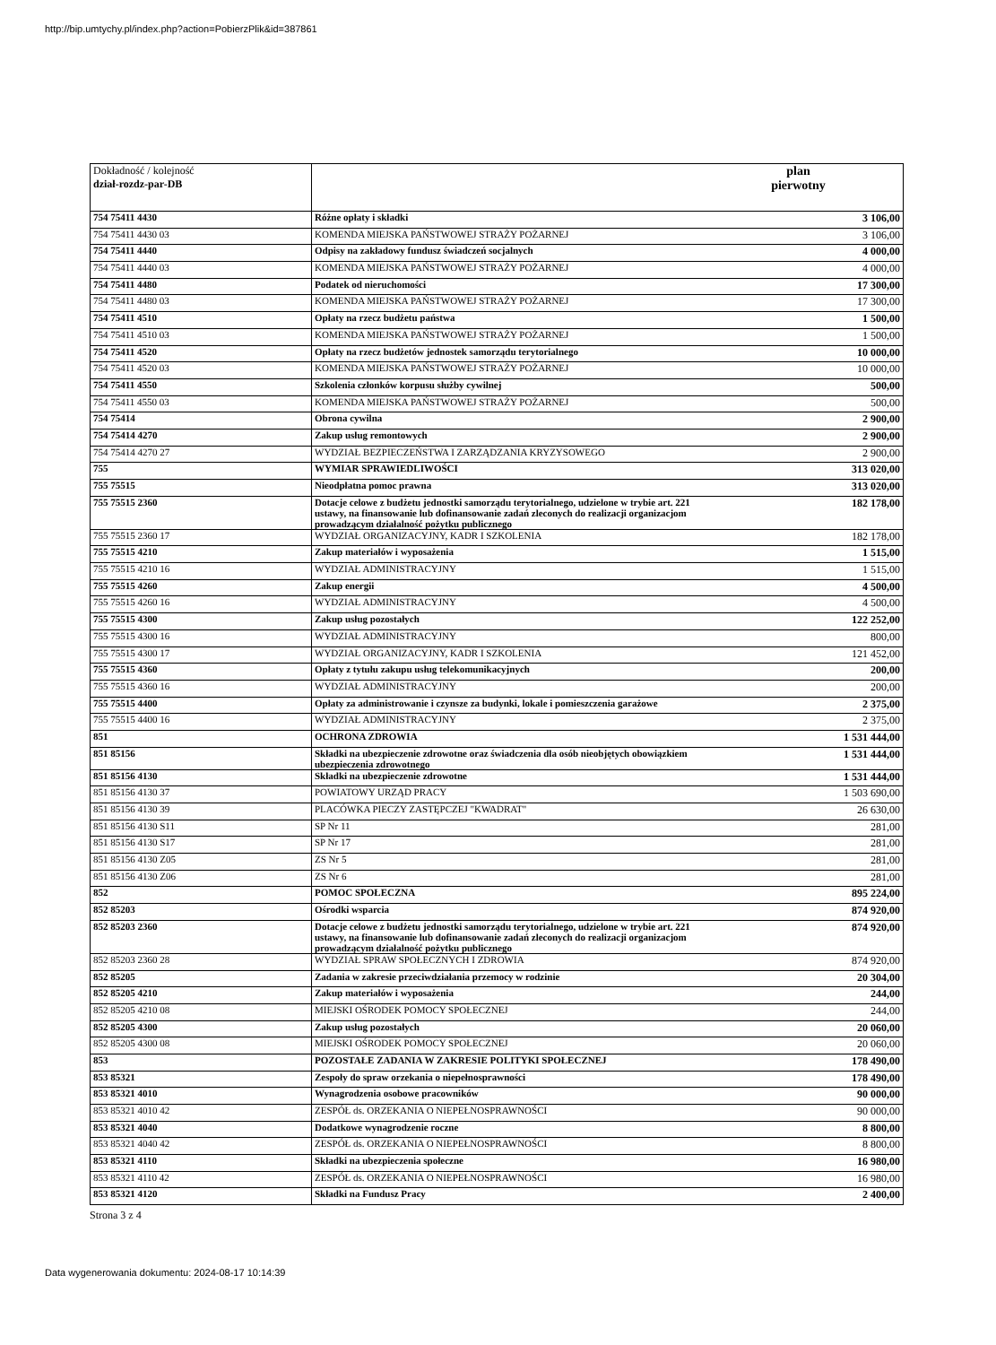http://bip.umtychy.pl/index.php?action=PobierzPlik&id=387861
| Dokładność / kolejność dział-rozdz-par-DB | | plan pierwotny |
| 754 75411 4430 | Różne opłaty i składki | 3 106,00 |
| 754 75411 4430 03 | KOMENDA MIEJSKA PAŃSTWOWEJ STRAŻY POŻARNEJ | 3 106,00 |
| 754 75411 4440 | Odpisy na zakładowy fundusz świadczeń socjalnych | 4 000,00 |
| 754 75411 4440 03 | KOMENDA MIEJSKA PAŃSTWOWEJ STRAŻY POŻARNEJ | 4 000,00 |
| 754 75411 4480 | Podatek od nieruchomości | 17 300,00 |
| 754 75411 4480 03 | KOMENDA MIEJSKA PAŃSTWOWEJ STRAŻY POŻARNEJ | 17 300,00 |
| 754 75411 4510 | Opłaty na rzecz budżetu państwa | 1 500,00 |
| 754 75411 4510 03 | KOMENDA MIEJSKA PAŃSTWOWEJ STRAŻY POŻARNEJ | 1 500,00 |
| 754 75411 4520 | Opłaty na rzecz budżetów jednostek samorządu terytorialnego | 10 000,00 |
| 754 75411 4520 03 | KOMENDA MIEJSKA PAŃSTWOWEJ STRAŻY POŻARNEJ | 10 000,00 |
| 754 75411 4550 | Szkolenia członków korpusu służby cywilnej | 500,00 |
| 754 75411 4550 03 | KOMENDA MIEJSKA PAŃSTWOWEJ STRAŻY POŻARNEJ | 500,00 |
| 754 75414 | Obrona cywilna | 2 900,00 |
| 754 75414 4270 | Zakup usług remontowych | 2 900,00 |
| 754 75414 4270 27 | WYDZIAŁ BEZPIECZEŃSTWA I ZARZĄDZANIA KRYZYSOWEGO | 2 900,00 |
| 755 | WYMIAR SPRAWIEDLIWOŚCI | 313 020,00 |
| 755 75515 | Nieodpłatna pomoc prawna | 313 020,00 |
| 755 75515 2360 | Dotacje celowe z budżetu jednostki samorządu terytorialnego, udzielone w trybie art. 221 ustawy, na finansowanie lub dofinansowanie zadań zleconych do realizacji organizacjom prowadzącym działalność pożytku publicznego | 182 178,00 |
| 755 75515 2360 17 | WYDZIAŁ ORGANIZACYJNY, KADR I SZKOLENIA | 182 178,00 |
| 755 75515 4210 | Zakup materiałów i wyposażenia | 1 515,00 |
| 755 75515 4210 16 | WYDZIAŁ ADMINISTRACYJNY | 1 515,00 |
| 755 75515 4260 | Zakup energii | 4 500,00 |
| 755 75515 4260 16 | WYDZIAŁ ADMINISTRACYJNY | 4 500,00 |
| 755 75515 4300 | Zakup usług pozostałych | 122 252,00 |
| 755 75515 4300 16 | WYDZIAŁ ADMINISTRACYJNY | 800,00 |
| 755 75515 4300 17 | WYDZIAŁ ORGANIZACYJNY, KADR I SZKOLENIA | 121 452,00 |
| 755 75515 4360 | Opłaty z tytułu zakupu usług telekomunikacyjnych | 200,00 |
| 755 75515 4360 16 | WYDZIAŁ ADMINISTRACYJNY | 200,00 |
| 755 75515 4400 | Opłaty za administrowanie i czynsze za budynki, lokale i pomieszczenia garażowe | 2 375,00 |
| 755 75515 4400 16 | WYDZIAŁ ADMINISTRACYJNY | 2 375,00 |
| 851 | OCHRONA ZDROWIA | 1 531 444,00 |
| 851 85156 | Składki na ubezpieczenie zdrowotne oraz świadczenia dla osób nieobjętych obowiązkiem ubezpieczenia zdrowotnego | 1 531 444,00 |
| 851 85156 4130 | Składki na ubezpieczenie zdrowotne | 1 531 444,00 |
| 851 85156 4130 37 | POWIATOWY URZĄD PRACY | 1 503 690,00 |
| 851 85156 4130 39 | PLACÓWKA PIECZY ZASTĘPCZEJ "KWADRAT" | 26 630,00 |
| 851 85156 4130 S11 | SP Nr 11 | 281,00 |
| 851 85156 4130 S17 | SP Nr 17 | 281,00 |
| 851 85156 4130 Z05 | ZS Nr 5 | 281,00 |
| 851 85156 4130 Z06 | ZS Nr 6 | 281,00 |
| 852 | POMOC SPOŁECZNA | 895 224,00 |
| 852 85203 | Ośrodki wsparcia | 874 920,00 |
| 852 85203 2360 | Dotacje celowe z budżetu jednostki samorządu terytorialnego, udzielone w trybie art. 221 ustawy, na finansowanie lub dofinansowanie zadań zleconych do realizacji organizacjom prowadzącym działalność pożytku publicznego | 874 920,00 |
| 852 85203 2360 28 | WYDZIAŁ SPRAW SPOŁECZNYCH I ZDROWIA | 874 920,00 |
| 852 85205 | Zadania w zakresie przeciwdziałania przemocy w rodzinie | 20 304,00 |
| 852 85205 4210 | Zakup materiałów i wyposażenia | 244,00 |
| 852 85205 4210 08 | MIEJSKI OŚRODEK POMOCY SPOŁECZNEJ | 244,00 |
| 852 85205 4300 | Zakup usług pozostałych | 20 060,00 |
| 852 85205 4300 08 | MIEJSKI OŚRODEK POMOCY SPOŁECZNEJ | 20 060,00 |
| 853 | POZOSTAŁE ZADANIA W ZAKRESIE POLITYKI SPOŁECZNEJ | 178 490,00 |
| 853 85321 | Zespoły do spraw orzekania o niepełnosprawności | 178 490,00 |
| 853 85321 4010 | Wynagrodzenia osobowe pracowników | 90 000,00 |
| 853 85321 4010 42 | ZESPÓŁ ds. ORZEKANIA O NIEPEŁNOSPRAWNOŚCI | 90 000,00 |
| 853 85321 4040 | Dodatkowe wynagrodzenie roczne | 8 800,00 |
| 853 85321 4040 42 | ZESPÓŁ ds. ORZEKANIA O NIEPEŁNOSPRAWNOŚCI | 8 800,00 |
| 853 85321 4110 | Składki na ubezpieczenia społeczne | 16 980,00 |
| 853 85321 4110 42 | ZESPÓŁ ds. ORZEKANIA O NIEPEŁNOSPRAWNOŚCI | 16 980,00 |
| 853 85321 4120 | Składki na Fundusz Pracy | 2 400,00 |
Strona 3 z 4
Data wygenerowania dokumentu: 2024-08-17 10:14:39